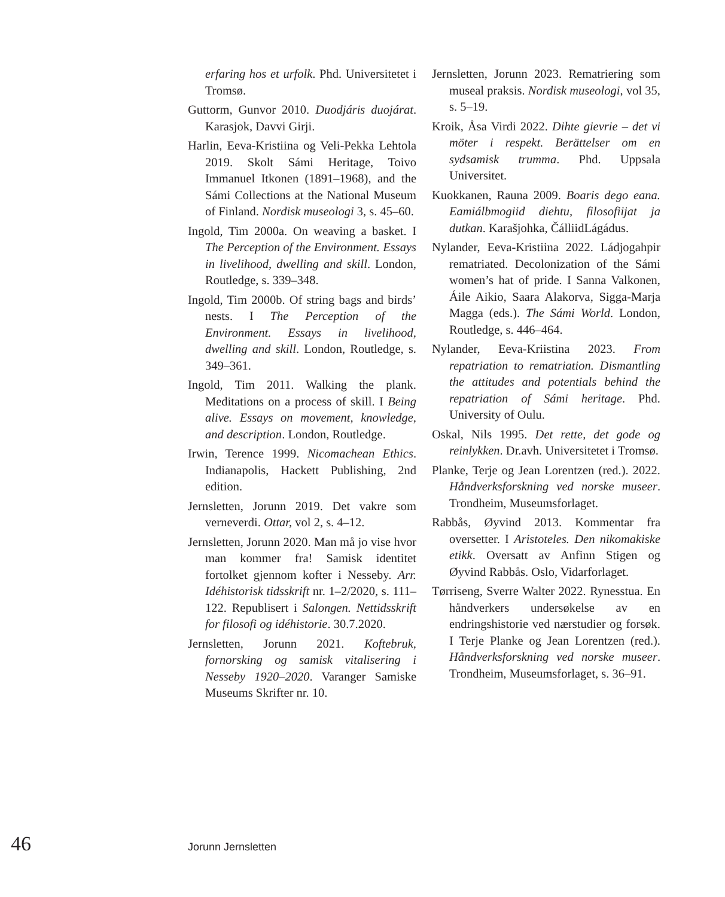erfaring hos et urfolk. Phd. Universitetet i Tromsø.
Guttorm, Gunvor 2010. Duodjáris duojárat. Karasjok, Davvi Girji.
Harlin, Eeva-Kristiina og Veli-Pekka Lehtola 2019. Skolt Sámi Heritage, Toivo Immanuel Itkonen (1891–1968), and the Sámi Collections at the National Museum of Finland. Nordisk museologi 3, s. 45–60.
Ingold, Tim 2000a. On weaving a basket. I The Perception of the Environment. Essays in livelihood, dwelling and skill. London, Routledge, s. 339–348.
Ingold, Tim 2000b. Of string bags and birds’ nests. I The Perception of the Environment. Essays in livelihood, dwelling and skill. London, Routledge, s. 349–361.
Ingold, Tim 2011. Walking the plank. Meditations on a process of skill. I Being alive. Essays on movement, knowledge, and description. London, Routledge.
Irwin, Terence 1999. Nicomachean Ethics. Indianapolis, Hackett Publishing, 2nd edition.
Jernsletten, Jorunn 2019. Det vakre som verneverdi. Ottar, vol 2, s. 4–12.
Jernsletten, Jorunn 2020. Man må jo vise hvor man kommer fra! Samisk identitet fortolket gjennom kofter i Nesseby. Arr. Idéhistorisk tidsskrift nr. 1–2/2020, s. 111–122. Republisert i Salongen. Nettidsskrift for filosofi og idéhistorie. 30.7.2020.
Jernsletten, Jorunn 2021. Koftebruk, fornorsking og samisk vitalisering i Nesseby 1920–2020. Varanger Samiske Museums Skrifter nr. 10.
Jernsletten, Jorunn 2023. Rematriering som museal praksis. Nordisk museologi, vol 35, s. 5–19.
Kroik, Åsa Virdi 2022. Dihte gievrie – det vi möter i respekt. Berättelser om en sydsamisk trumma. Phd. Uppsala Universitet.
Kuokkanen, Rauna 2009. Boaris dego eana. Eamiálbmogiid diehtu, filosofiijat ja dutkan. Karašjohka, ČálliidLágádus.
Nylander, Eeva-Kristiina 2022. Ládjogahpir rematriated. Decolonization of the Sámi women’s hat of pride. I Sanna Valkonen, Áile Aikio, Saara Alakorva, Sigga-Marja Magga (eds.). The Sámi World. London, Routledge, s. 446–464.
Nylander, Eeva-Kriistina 2023. From repatriation to rematriation. Dismantling the attitudes and potentials behind the repatriation of Sámi heritage. Phd. University of Oulu.
Oskal, Nils 1995. Det rette, det gode og reinlykken. Dr.avh. Universitetet i Tromsø.
Planke, Terje og Jean Lorentzen (red.). 2022. Håndverksforskning ved norske museer. Trondheim, Museumsforlaget.
Rabbås, Øyvind 2013. Kommentar fra oversetter. I Aristoteles. Den nikomakiske etikk. Oversatt av Anfinn Stigen og Øyvind Rabbås. Oslo, Vidarforlaget.
Tørriseng, Sverre Walter 2022. Rynesstua. En håndverkers undersøkelse av en endringshistorie ved nærstudier og forsøk. I Terje Planke og Jean Lorentzen (red.). Håndverksforskning ved norske museer. Trondheim, Museumsforlaget, s. 36–91.
46 Jorunn Jernsletten